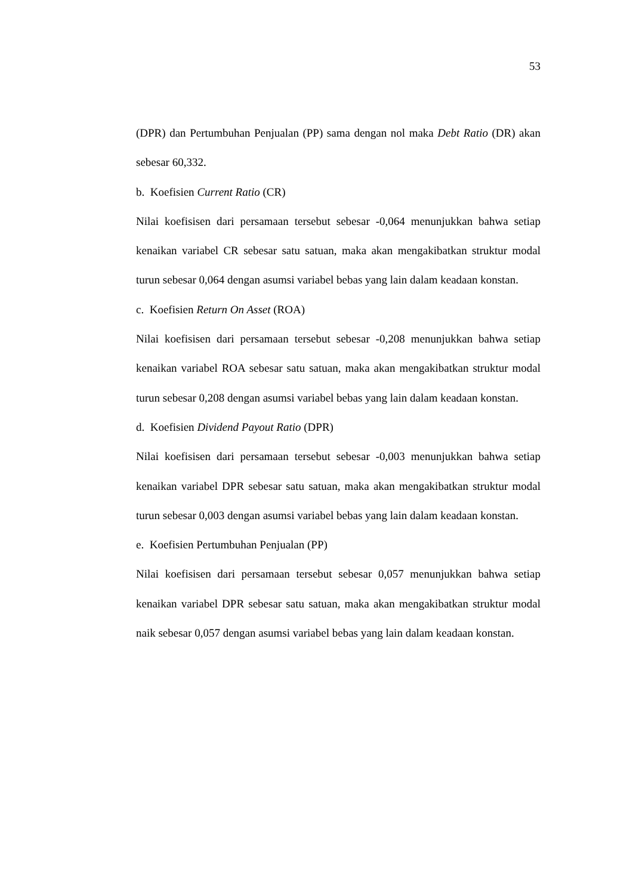53
(DPR) dan Pertumbuhan Penjualan (PP) sama dengan nol maka Debt Ratio (DR) akan sebesar 60,332.
b. Koefisien Current Ratio (CR)
Nilai koefisisen dari persamaan tersebut sebesar -0,064 menunjukkan bahwa setiap kenaikan variabel CR sebesar satu satuan, maka akan mengakibatkan struktur modal turun sebesar 0,064 dengan asumsi variabel bebas yang lain dalam keadaan konstan.
c. Koefisien Return On Asset (ROA)
Nilai koefisisen dari persamaan tersebut sebesar -0,208 menunjukkan bahwa setiap kenaikan variabel ROA sebesar satu satuan, maka akan mengakibatkan struktur modal turun sebesar 0,208 dengan asumsi variabel bebas yang lain dalam keadaan konstan.
d. Koefisien Dividend Payout Ratio (DPR)
Nilai koefisisen dari persamaan tersebut sebesar -0,003 menunjukkan bahwa setiap kenaikan variabel DPR sebesar satu satuan, maka akan mengakibatkan struktur modal turun sebesar 0,003 dengan asumsi variabel bebas yang lain dalam keadaan konstan.
e. Koefisien Pertumbuhan Penjualan (PP)
Nilai koefisisen dari persamaan tersebut sebesar 0,057 menunjukkan bahwa setiap kenaikan variabel DPR sebesar satu satuan, maka akan mengakibatkan struktur modal naik sebesar 0,057 dengan asumsi variabel bebas yang lain dalam keadaan konstan.